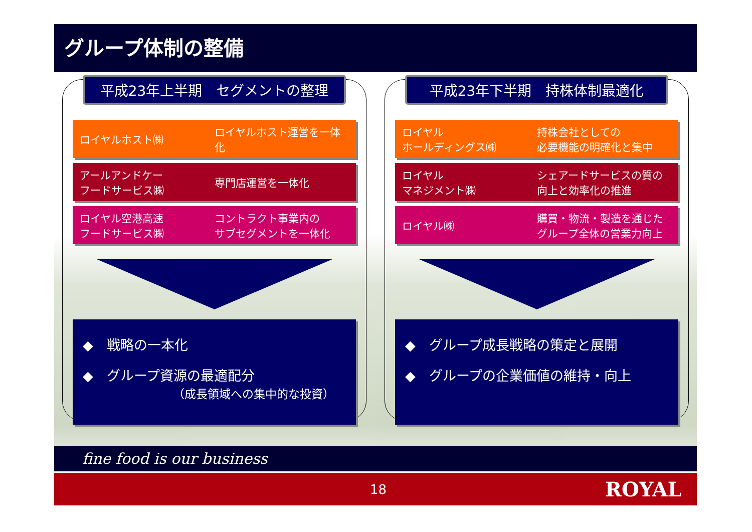グループ体制の整備
平成23年上半期　セグメントの整理
ロイヤルホスト㈱ ロイヤルホスト運営を一体化
アールアンドケー
フードサービス㈱
専門店運営を一体化
ロイヤル空港高速
フードサービス㈱
コントラクト事業内の
サブセグメントを一体化
◆　戦略の一本化
◆　グループ資源の最適配分
（成長領域への集中的な投資）
平成23年下半期　持株体制最適化
ロイヤル
ホールディングス㈱
持株会社としての
必要機能の明確化と集中
ロイヤル
マネジメント㈱
シェアードサービスの質の
向上と効率化の推進
ロイヤル㈱
購買・物流・製造を通じた
グループ全体の営業力向上
◆　グループ成長戦略の策定と展開
◆　グループの企業価値の維持・向上
fine food is our business
18 ROYAL